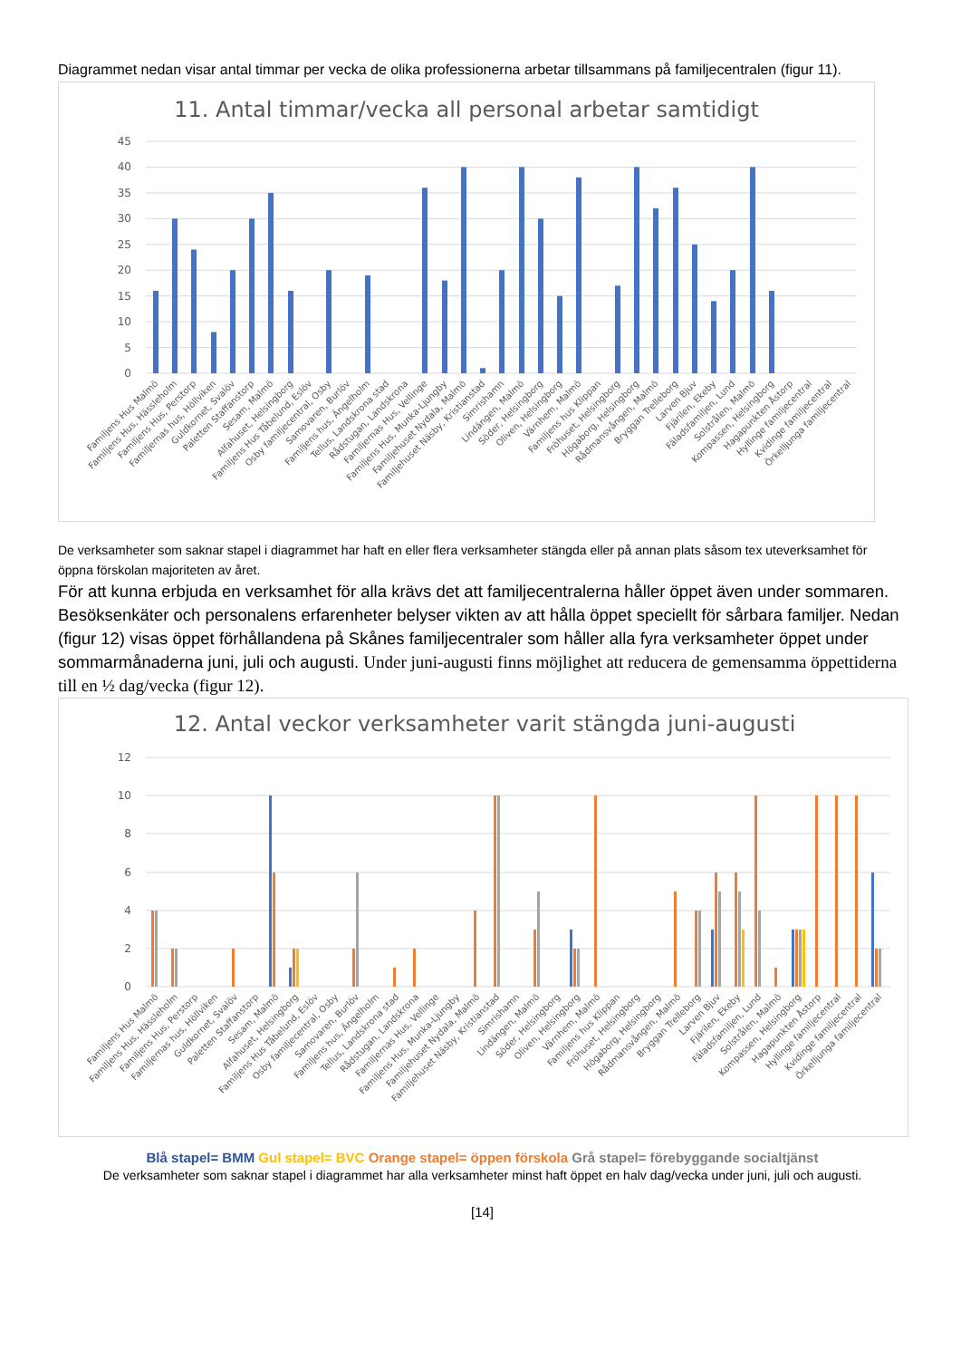Diagrammet nedan visar antal timmar per vecka de olika professionerna arbetar tillsammans på familjecentralen (figur 11).
11. Antal timmar/vecka all personal arbetar samtidigt
45
40
35
30
25
20
15
10
5
0
Familjens Hus Malmö
Familjens Hus, Hässleholm
Familjens Hus, Perstorp
Familjernas hus, Höllviken
Guldkornet, Svalöv
Paletten Staffanstorp
Sesam, Malmö
Alfahuset, Helsingborg
Familjens Hus Tåbelund, Eslöv
Osby familjecentral, Osby
Samovaren, Burlöv
Familjens hus, Ängelholm
Tellus, Landskrona stad
Rådstugan, Landskrona
Familjernas Hus, Vellinge
Familjens Hus, Munka-Ljungby
Familjehuset Nydala, Malmö
Familjehuset Näsby, Kristianstad
Simrishamn
Lindängen, Malmö
Söder, Helsingborg
Oliven, Helsingborg
Värnhem, Malmö
Familjens hus Klippan
Fröhuset, Helsingborg
Högaborg, Helsingborg
Rådmansvången, Malmö
Bryggan Trelleborg
Larven Bjuv
Fjärilen, Ekeby
Fäladsfamiljen, Lund
Solstrålen, Malmö
Kompassen, Helsingborg
Hagapunkten Åstorp
Hyllinge familjecentral
Kvidinge familjecentral
Örkelljunga familjecentral
De verksamheter som saknar stapel i diagrammet har haft en eller flera verksamheter stängda eller på annan plats såsom tex uteverksamhet för öppna förskolan majoriteten av året.
För att kunna erbjuda en verksamhet för alla krävs det att familjecentralerna håller öppet även under sommaren. Besöksenkäter och personalens erfarenheter belyser vikten av att hålla öppet speciellt för sårbara familjer. Nedan (figur 12) visas öppet förhållandena på Skånes familjecentraler som håller alla fyra verksamheter öppet under sommarmånaderna juni, juli och augusti. Under juni-augusti finns möjlighet att reducera de gemensamma öppettiderna till en ½ dag/vecka (figur 12).
12. Antal veckor verksamheter varit stängda juni-augusti
12
10
8
6
4
2
0
Familjens Hus Malmö
Familjens Hus, Hässleholm
Familjens Hus, Perstorp
Familjernas hus, Höllviken
Guldkornet, Svalöv
Paletten Staffanstorp
Sesam, Malmö
Alfahuset, Helsingborg
Familjens Hus Tåbelund, Eslöv
Osby familjecentral, Osby
Samovaren, Burlöv
Familjens hus, Ängelholm
Tellus, Landskrona stad
Rådstugan, Landskrona
Familjernas Hus, Vellinge
Familjens Hus, Munka-Ljungby
Familjehuset Nydala, Malmö
Familjehuset Näsby, Kristianstad
Simrishamn
Lindängen, Malmö
Söder, Helsingborg
Oliven, Helsingborg
Värnhem, Malmö
Familjens hus Klippan
Fröhuset, Helsingborg
Högaborg, Helsingborg
Rådmansvången, Malmö
Bryggan Trelleborg
Larven Bjuv
Fjärilen, Ekeby
Fäladsfamiljen, Lund
Solstrålen, Malmö
Kompassen, Helsingborg
Hagapunkten Åstorp
Hyllinge familjecentral
Kvidinge familjecentral
Örkelljunga familjecentral
Blå stapel= BMM Gul stapel= BVC Orange stapel= öppen förskola Grå stapel= förebyggande socialtjänst
De verksamheter som saknar stapel i diagrammet har alla verksamheter minst haft öppet en halv dag/vecka under juni, juli och augusti.
[14]